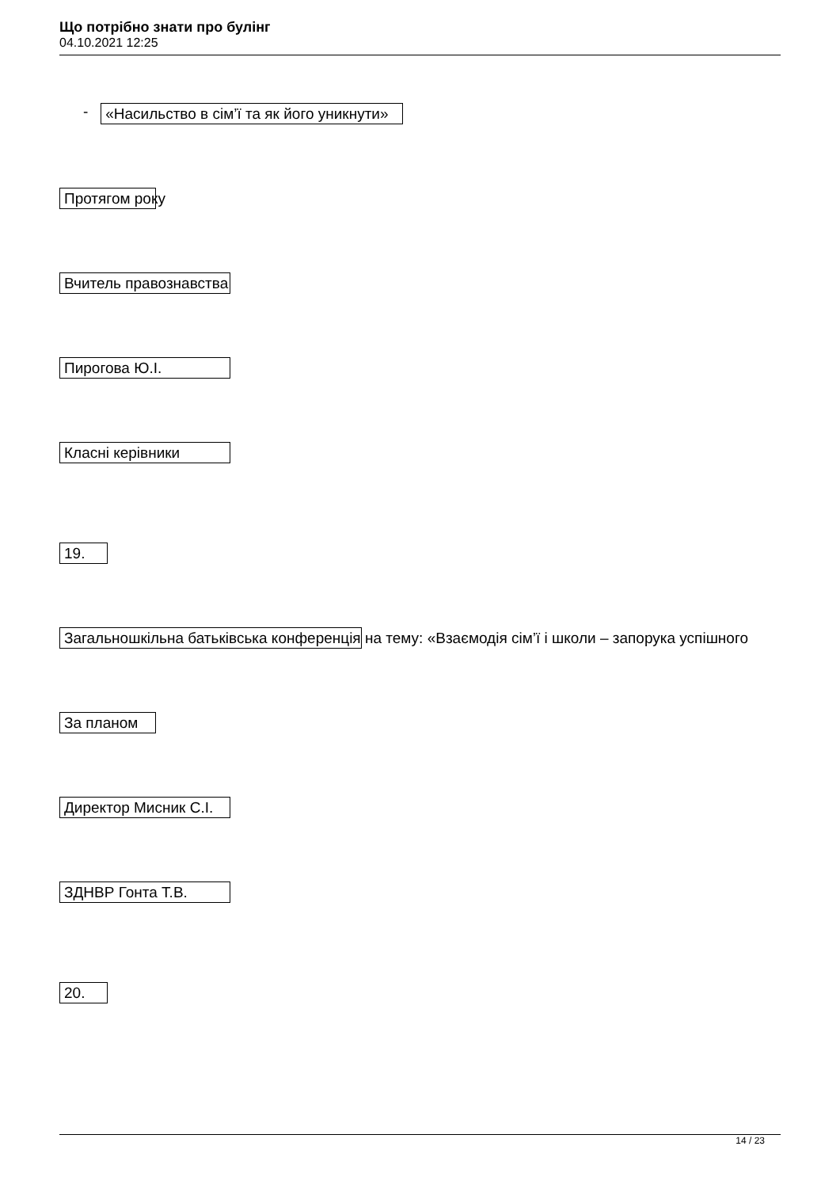Що потрібно знати про булінг
04.10.2021 12:25
- «Насильство в сім’ї та як його уникнути»
Протягом року
Вчитель правознавства
Пирогова Ю.І.
Класні керівники
19.
Загальношкільна батьківська конференція на тему: «Взаємодія сім’ї і школи – запорука успішного
За планом
Директор Мисник С.І.
ЗДНВР Гонта Т.В.
20.
14 / 23